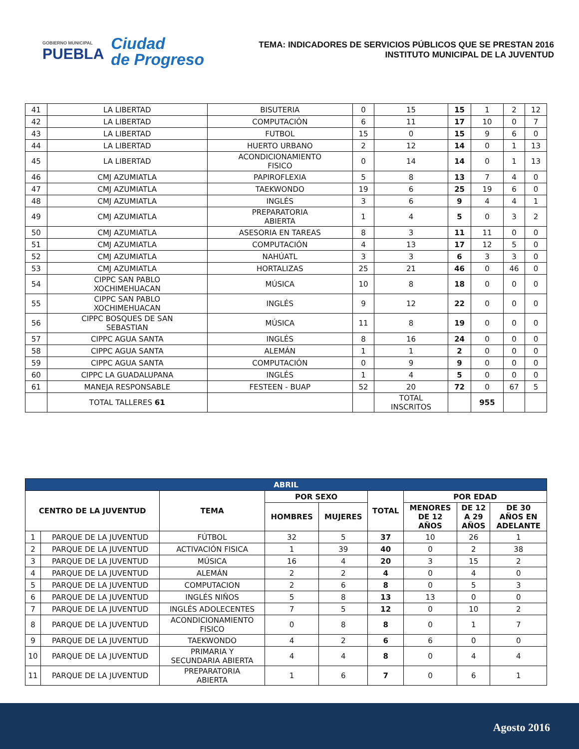GOBIERNO MUNICIPAL
PUEBLA
Ciudad
de Progreso
TEMA: INDICADORES DE SERVICIOS PÚBLICOS QUE SE PRESTAN 2016
INSTITUTO MUNICIPAL DE LA JUVENTUD
| 41 | LA LIBERTAD | BISUTERIA | 0 | 15 | 15 | 1 | 2 | 12 |
| 42 | LA LIBERTAD | COMPUTACIÓN | 6 | 11 | 17 | 10 | 0 | 7 |
| 43 | LA LIBERTAD | FUTBOL | 15 | 0 | 15 | 9 | 6 | 0 |
| 44 | LA LIBERTAD | HUERTO URBANO | 2 | 12 | 14 | 0 | 1 | 13 |
| 45 | LA LIBERTAD | ACONDICIONAMIENTO FISICO | 0 | 14 | 14 | 0 | 1 | 13 |
| 46 | CMJ AZUMIATLA | PAPIROFLEXIA | 5 | 8 | 13 | 7 | 4 | 0 |
| 47 | CMJ AZUMIATLA | TAEKWONDO | 19 | 6 | 25 | 19 | 6 | 0 |
| 48 | CMJ AZUMIATLA | INGLÉS | 3 | 6 | 9 | 4 | 4 | 1 |
| 49 | CMJ AZUMIATLA | PREPARATORIA ABIERTA | 1 | 4 | 5 | 0 | 3 | 2 |
| 50 | CMJ AZUMIATLA | ASESORIA EN TAREAS | 8 | 3 | 11 | 11 | 0 | 0 |
| 51 | CMJ AZUMIATLA | COMPUTACIÓN | 4 | 13 | 17 | 12 | 5 | 0 |
| 52 | CMJ AZUMIATLA | NAHÚATL | 3 | 3 | 6 | 3 | 3 | 0 |
| 53 | CMJ AZUMIATLA | HORTALIZAS | 25 | 21 | 46 | 0 | 46 | 0 |
| 54 | CIPPC SAN PABLO XOCHIMEHUACAN | MÚSICA | 10 | 8 | 18 | 0 | 0 | 0 |
| 55 | CIPPC SAN PABLO XOCHIMEHUACAN | INGLÉS | 9 | 12 | 22 | 0 | 0 | 0 |
| 56 | CIPPC BOSQUES DE SAN SEBASTIAN | MÚSICA | 11 | 8 | 19 | 0 | 0 | 0 |
| 57 | CIPPC AGUA SANTA | INGLÉS | 8 | 16 | 24 | 0 | 0 | 0 |
| 58 | CIPPC AGUA SANTA | ALEMÁN | 1 | 1 | 2 | 0 | 0 | 0 |
| 59 | CIPPC AGUA SANTA | COMPUTACIÓN | 0 | 9 | 9 | 0 | 0 | 0 |
| 60 | CIPPC LA GUADALUPANA | INGLÉS | 1 | 4 | 5 | 0 | 0 | 0 |
| 61 | MANEJA RESPONSABLE | FESTEEN - BUAP | 52 | 20 | 72 | 0 | 67 | 5 |
| | TOTAL TALLERES 61 | | | TOTAL INSCRITOS | | 955 | | |
| ABRIL | | | | | | | | |
| --- | --- | --- | --- | --- | --- | --- | --- | --- |
| CENTRO DE LA JUVENTUD | | TEMA | POR SEXO | | TOTAL | POR EDAD | | |
| | | | HOMBRES | MUJERES | | MENORES DE 12 AÑOS | DE 12 A 29 AÑOS | DE 30 AÑOS EN ADELANTE |
| 1 | PARQUE DE LA JUVENTUD | FÚTBOL | 32 | 5 | 37 | 10 | 26 | 1 |
| 2 | PARQUE DE LA JUVENTUD | ACTIVACIÓN FISICA | 1 | 39 | 40 | 0 | 2 | 38 |
| 3 | PARQUE DE LA JUVENTUD | MÚSICA | 16 | 4 | 20 | 3 | 15 | 2 |
| 4 | PARQUE DE LA JUVENTUD | ALEMÁN | 2 | 2 | 4 | 0 | 4 | 0 |
| 5 | PARQUE DE LA JUVENTUD | COMPUTACION | 2 | 6 | 8 | 0 | 5 | 3 |
| 6 | PARQUE DE LA JUVENTUD | INGLÉS NIÑOS | 5 | 8 | 13 | 13 | 0 | 0 |
| 7 | PARQUE DE LA JUVENTUD | INGLÉS ADOLECENTES | 7 | 5 | 12 | 0 | 10 | 2 |
| 8 | PARQUE DE LA JUVENTUD | ACONDICIONAMIENTO FISICO | 0 | 8 | 8 | 0 | 1 | 7 |
| 9 | PARQUE DE LA JUVENTUD | TAEKWONDO | 4 | 2 | 6 | 6 | 0 | 0 |
| 10 | PARQUE DE LA JUVENTUD | PRIMARIA Y SECUNDARIA ABIERTA | 4 | 4 | 8 | 0 | 4 | 4 |
| 11 | PARQUE DE LA JUVENTUD | PREPARATORIA ABIERTA | 1 | 6 | 7 | 0 | 6 | 1 |
Agosto 2016